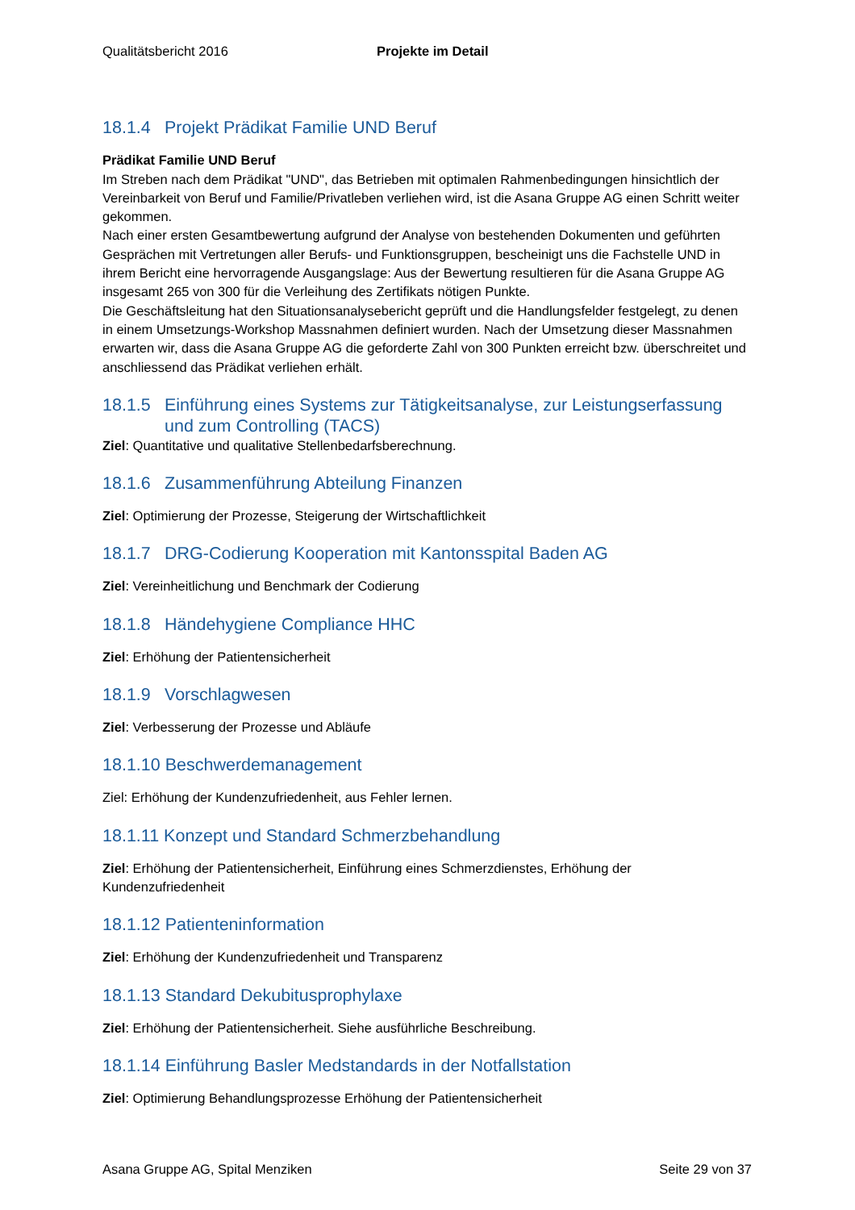Qualitätsbericht 2016 Projekte im Detail
18.1.4 Projekt Prädikat Familie UND Beruf
Prädikat Familie UND Beruf
Im Streben nach dem Prädikat "UND", das Betrieben mit optimalen Rahmenbedingungen hinsichtlich der Vereinbarkeit von Beruf und Familie/Privatleben verliehen wird, ist die Asana Gruppe AG einen Schritt weiter gekommen.
Nach einer ersten Gesamtbewertung aufgrund der Analyse von bestehenden Dokumenten und geführten Gesprächen mit Vertretungen aller Berufs- und Funktionsgruppen, bescheinigt uns die Fachstelle UND in ihrem Bericht eine hervorragende Ausgangslage: Aus der Bewertung resultieren für die Asana Gruppe AG insgesamt 265 von 300 für die Verleihung des Zertifikats nötigen Punkte.
Die Geschäftsleitung hat den Situationsanalysebericht geprüft und die Handlungsfelder festgelegt, zu denen in einem Umsetzungs-Workshop Massnahmen definiert wurden. Nach der Umsetzung dieser Massnahmen erwarten wir, dass die Asana Gruppe AG die geforderte Zahl von 300 Punkten erreicht bzw. überschreitet und anschliessend das Prädikat verliehen erhält.
18.1.5 Einführung eines Systems zur Tätigkeitsanalyse, zur Leistungserfassung und zum Controlling (TACS)
Ziel: Quantitative und qualitative Stellenbedarfsberechnung.
18.1.6 Zusammenführung Abteilung Finanzen
Ziel: Optimierung der Prozesse, Steigerung der Wirtschaftlichkeit
18.1.7 DRG-Codierung Kooperation mit Kantonsspital Baden AG
Ziel: Vereinheitlichung und Benchmark der Codierung
18.1.8 Händehygiene Compliance HHC
Ziel: Erhöhung der Patientensicherheit
18.1.9 Vorschlagwesen
Ziel: Verbesserung der Prozesse und Abläufe
18.1.10 Beschwerdemanagement
Ziel: Erhöhung der Kundenzufriedenheit, aus Fehler lernen.
18.1.11 Konzept und Standard Schmerzbehandlung
Ziel: Erhöhung der Patientensicherheit, Einführung eines Schmerzdienstes, Erhöhung der Kundenzufriedenheit
18.1.12 Patienteninformation
Ziel: Erhöhung der Kundenzufriedenheit und Transparenz
18.1.13 Standard Dekubitusprophylaxe
Ziel: Erhöhung der Patientensicherheit. Siehe ausführliche Beschreibung.
18.1.14 Einführung Basler Medstandards in der Notfallstation
Ziel: Optimierung Behandlungsprozesse Erhöhung der Patientensicherheit
Asana Gruppe AG, Spital Menziken Seite 29 von 37